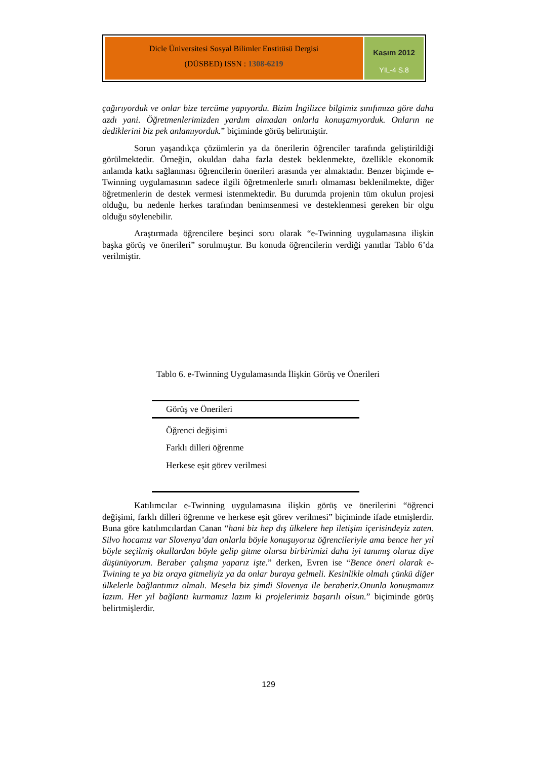Dicle Üniversitesi Sosyal Bilimler Enstitüsü Dergisi
(DÜSBED) ISSN : 1308-6219
Kasım 2012
YIL-4 S.8
çağırıyorduk ve onlar bize tercüme yapıyordu. Bizim İngilizce bilgimiz sınıfımıza göre daha azdı yani. Öğretmenlerimizden yardım almadan onlarla konuşamıyorduk. Onların ne dediklerini biz pek anlamıyorduk.” biçiminde görüş belirtmiştir.
Sorun yaşandıkça çözümlerin ya da önerilerin öğrenciler tarafında geliştirildiği görülmektedir. Örneğin, okuldan daha fazla destek beklenmekte, özellikle ekonomik anlamda katkı sağlanması öğrencilerin önerileri arasında yer almaktadır. Benzer biçimde e-Twinning uygulamasının sadece ilgili öğretmenlerle sınırlı olmaması beklenilmekte, diğer öğretmenlerin de destek vermesi istenmektedir. Bu durumda projenin tüm okulun projesi olduğu, bu nedenle herkes tarafından benimsenmesi ve desteklenmesi gereken bir olgu olduğu söylenebilir.
Araştırmada öğrencilere beşinci soru olarak “e-Twinning uygulamasına ilişkin başka görüş ve önerileri” sorulmuştur. Bu konuda öğrencilerin verdiği yanıtlar Tablo 6’da verilmiştir.
Tablo 6. e-Twinning Uygulamasında İlişkin Görüş ve Önerileri
| Görüş ve Önerileri |
| --- |
| Öğrenci değişimi |
| Farklı dilleri öğrenme |
| Herkese eşit görev verilmesi |
Katılımcılar e-Twinning uygulamasına ilişkin görüş ve önerilerini “öğrenci değişimi, farklı dilleri öğrenme ve herkese eşit görev verilmesi” biçiminde ifade etmişlerdir. Buna göre katılımcılardan Canan “hani biz hep dış ülkelere hep iletişim içerisindeyiz zaten. Silvo hocamız var Slovenya’dan onlarla böyle konuşuyoruz öğrencileriyle ama bence her yıl böyle seçilmiş okullardan böyle gelip gitme olursa birbirimizi daha iyi tanımış oluruz diye düşünüyorum. Beraber çalışma yaparız işte.” derken, Evren ise “Bence öneri olarak e-Twining te ya biz oraya gitmeliyiz ya da onlar buraya gelmeli. Kesinlikle olmalı çünkü diğer ülkelerle bağlantımız olmalı. Mesela biz şimdi Slovenya ile beraberiz.Onunla konuşmamız lazım. Her yıl bağlantı kurmamız lazım ki projelerimiz başarılı olsun.” biçiminde görüş belirtmişlerdir.
129